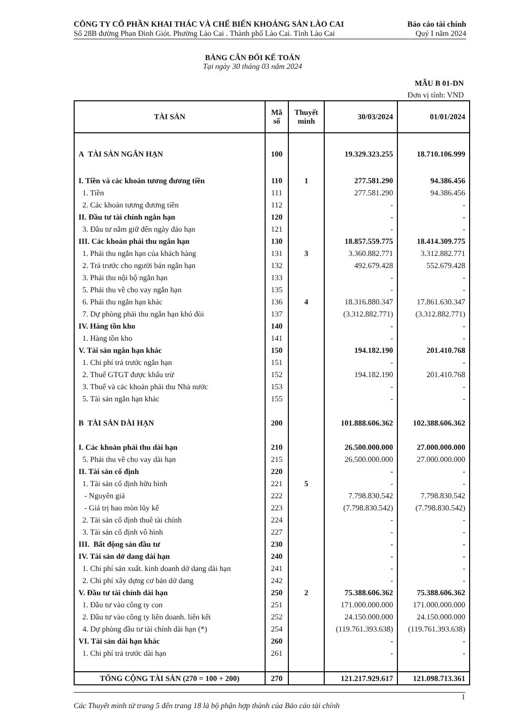CÔNG TY CỔ PHẦN KHAI THÁC VÀ CHẾ BIẾN KHOÁNG SẢN LÀO CAI
Số 28B đường Phan Đình Giót. Phường Lào Cai . Thành phố Lào Cai. Tỉnh Lào Cai
Báo cáo tài chính
Quý I năm 2024
BẢNG CÂN ĐỐI KẾ TOÁN
Tại ngày 30 tháng 03 năm 2024
MẪU B 01-DN
Đơn vị tính: VND
| TÀI SẢN | Mã số | Thuyết minh | 30/03/2024 | 01/01/2024 |
| --- | --- | --- | --- | --- |
| A TÀI SẢN NGẮN HẠN | 100 | | 19.329.323.255 | 18.710.106.999 |
| I. Tiền và các khoản tương đương tiền | 110 | 1 | 277.581.290 | 94.386.456 |
| 1. Tiền | 111 | | 277.581.290 | 94.386.456 |
| 2. Các khoản tương đương tiền | 112 | | - | - |
| II. Đầu tư tài chính ngắn hạn | 120 | | - | - |
| 3. Đầu tư nắm giữ đến ngày đáo hạn | 121 | | - | - |
| III. Các khoản phải thu ngắn hạn | 130 | | 18.857.559.775 | 18.414.309.775 |
| 1. Phải thu ngắn hạn của khách hàng | 131 | 3 | 3.360.882.771 | 3.312.882.771 |
| 2. Trả trước cho người bán ngắn hạn | 132 | | 492.679.428 | 552.679.428 |
| 3. Phải thu nội bộ ngắn hạn | 133 | | - | - |
| 5. Phải thu về cho vay ngắn hạn | 135 | | - | - |
| 6. Phải thu ngắn hạn khác | 136 | 4 | 18.316.880.347 | 17.861.630.347 |
| 7. Dự phòng phải thu ngắn hạn khó đòi | 137 | | (3.312.882.771) | (3.312.882.771) |
| IV. Hàng tồn kho | 140 | | - | - |
| 1. Hàng tồn kho | 141 | | - | - |
| V. Tài sản ngắn hạn khác | 150 | | 194.182.190 | 201.410.768 |
| 1. Chi phí trả trước ngắn hạn | 151 | | - | - |
| 2. Thuế GTGT được khấu trừ | 152 | | 194.182.190 | 201.410.768 |
| 3. Thuế và các khoản phải thu Nhà nước | 153 | | - | - |
| 5. Tài sản ngắn hạn khác | 155 | | - | - |
| B TÀI SẢN DÀI HẠN | 200 | | 101.888.606.362 | 102.388.606.362 |
| I. Các khoản phải thu dài hạn | 210 | | 26.500.000.000 | 27.000.000.000 |
| 5. Phải thu về cho vay dài hạn | 215 | | 26.500.000.000 | 27.000.000.000 |
| II. Tài sản cố định | 220 | | - | - |
| 1. Tài sản cố định hữu hình | 221 | 5 | - | - |
| - Nguyên giá | 222 | | 7.798.830.542 | 7.798.830.542 |
| - Giá trị hao mòn lũy kế | 223 | | (7.798.830.542) | (7.798.830.542) |
| 2. Tài sản cố định thuê tài chính | 224 | | - | - |
| 3. Tài sản cố định vô hình | 227 | | - | - |
| III. Bất động sản đầu tư | 230 | | - | - |
| IV. Tài sản dở dang dài hạn | 240 | | - | - |
| 1. Chi phí sản xuất. kinh doanh dở dang dài hạn | 241 | | - | - |
| 2. Chi phí xây dựng cơ bản dở dang | 242 | | - | - |
| V. Đầu tư tài chính dài hạn | 250 | 2 | 75.388.606.362 | 75.388.606.362 |
| 1. Đầu tư vào công ty con | 251 | | 171.000.000.000 | 171.000.000.000 |
| 2. Đầu tư vào công ty liên doanh. liên kết | 252 | | 24.150.000.000 | 24.150.000.000 |
| 4. Dự phòng đầu tư tài chính dài hạn (*) | 254 | | (119.761.393.638) | (119.761.393.638) |
| VI. Tài sản dài hạn khác | 260 | | - | - |
| 1. Chi phí trả trước dài hạn | 261 | | - | - |
| TỔNG CỘNG TÀI SẢN (270 = 100 + 200) | 270 | | 121.217.929.617 | 121.098.713.361 |
1
Các Thuyết minh từ trang 5 đến trang 18 là bộ phận hợp thành của Báo cáo tài chính